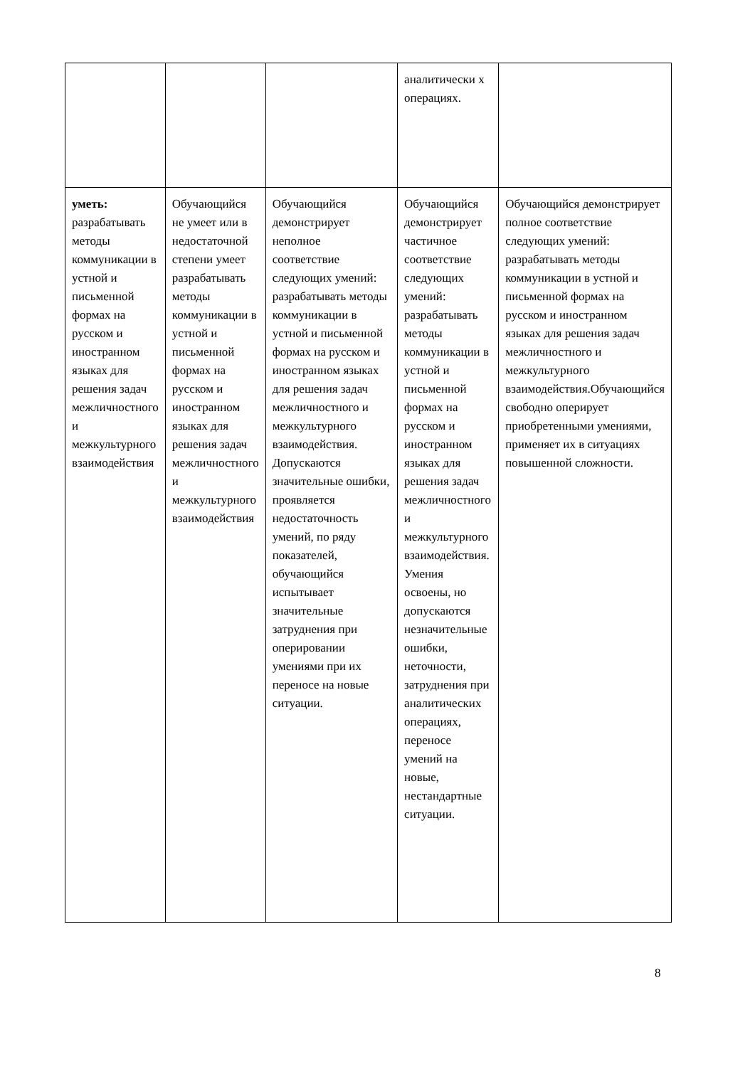| | | | аналитически х операциях. | |
| уметь: разрабатывать методы коммуникации в устной и письменной формах на русском и иностранном языках для решения задач межличностного и межкультурного взаимодействия | Обучающийся не умеет или в недостаточной степени умеет разрабатывать методы коммуникации в устной и письменной формах на русском и иностранном языках для решения задач межличностного и межкультурного взаимодействия | Обучающийся демонстрирует неполное соответствие следующих умений: разрабатывать методы коммуникации в устной и письменной формах на русском и иностранном языках для решения задач межличностного и межкультурного взаимодействия. Допускаются значительные ошибки, проявляется недостаточность умений, по ряду показателей, обучающийся испытывает значительные затруднения при оперировании умениями при их переносе на новые ситуации. | Обучающийся демонстрирует частичное соответствие следующих умений: разрабатывать методы коммуникации в устной и письменной формах на русском и иностранном языках для решения задач межличностного и межкультурного взаимодействия. Умения освоены, но допускаются незначительные ошибки, неточности, затруднения при аналитических операциях, переносе умений на новые, нестандартные ситуации. | Обучающийся демонстрирует полное соответствие следующих умений: разрабатывать методы коммуникации в устной и письменной формах на русском и иностранном языках для решения задач межличностного и межкультурного взаимодействия.Обучающийся свободно оперирует приобретенными умениями, применяет их в ситуациях повышенной сложности. |
8